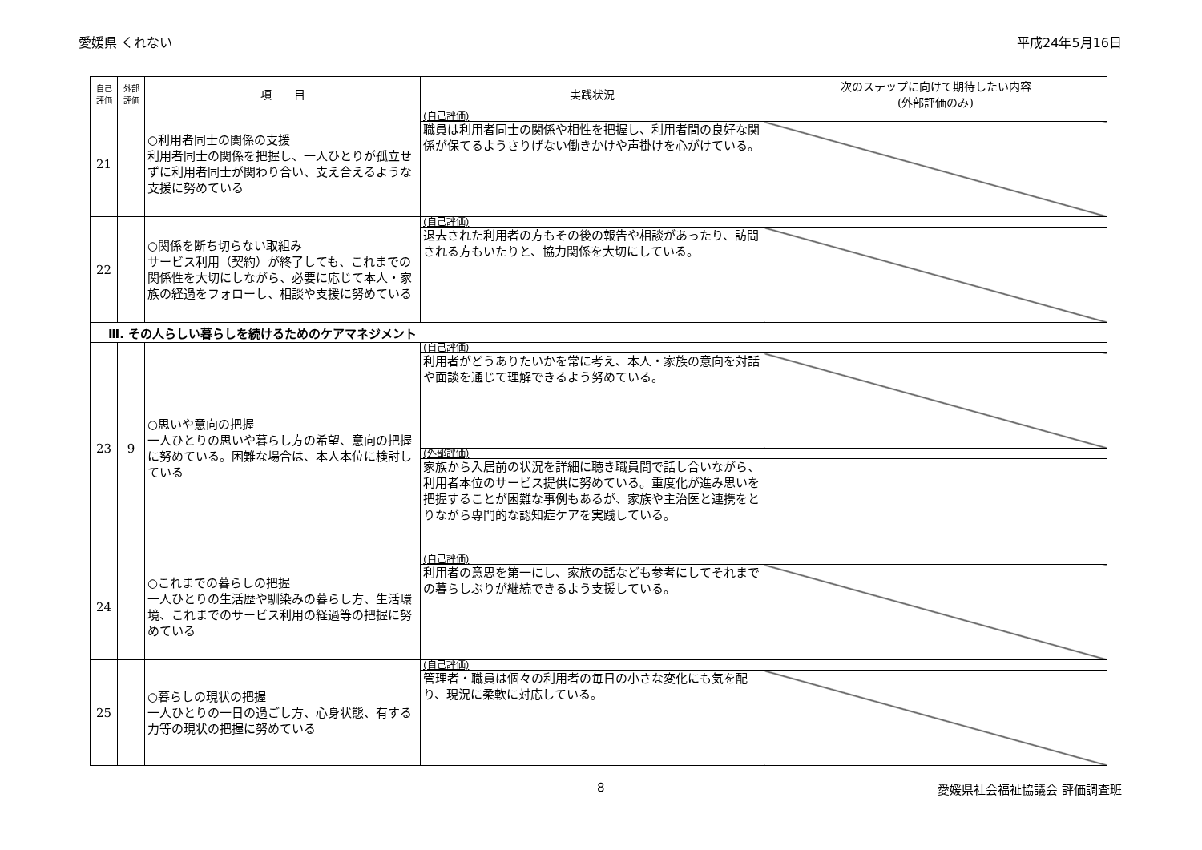愛媛県 くれない 平成24年5月16日
| 自己 評価 | 外部 評価 | 項 目 | 実践状況 | 次のステップに向けて期待したい内容 (外部評価のみ) |
| --- | --- | --- | --- | --- |
| 21 | | ○利用者同士の関係の支援 利用者同士の関係を把握し、一人ひとりが孤立せずに利用者同士が関わり合い、支え合えるような支援に努めている | (自己評価) | |
| | | | 職員は利用者同士の関係や相性を把握し、利用者間の良好な関係が保てるようさりげない働きかけや声掛けを心がけている。 | |
| 22 | | ○関係を断ち切らない取組み サービス利用（契約）が終了しても、これまでの関係性を大切にしながら、必要に応じて本人・家族の経過をフォローし、相談や支援に努めている | (自己評価) | |
| | | | 退去された利用者の方もその後の報告や相談があったり、訪問される方もいたりと、協力関係を大切にしている。 | |
| Ⅲ. その人らしい暮らしを続けるためのケアマネジメント | | | | |
| 23 | 9 | ○思いや意向の把握 一人ひとりの思いや暮らし方の希望、意向の把握に努めている。困難な場合は、本人本位に検討している | (自己評価) | |
| | | | 利用者がどうありたいかを常に考え、本人・家族の意向を対話や面談を通じて理解できるよう努めている。 | |
| | | | (外部評価) | |
| | | | 家族から入居前の状況を詳細に聴き職員間で話し合いながら、利用者本位のサービス提供に努めている。重度化が進み思いを把握することが困難な事例もあるが、家族や主治医と連携をとりながら専門的な認知症ケアを実践している。 | |
| 24 | | ○これまでの暮らしの把握 一人ひとりの生活歴や馴染みの暮らし方、生活環境、これまでのサービス利用の経過等の把握に努めている | (自己評価) | |
| | | | 利用者の意思を第一にし、家族の話なども参考にしてそれまでの暮らしぶりが継続できるよう支援している。 | |
| 25 | | ○暮らしの現状の把握 一人ひとりの一日の過ごし方、心身状態、有する力等の現状の把握に努めている | (自己評価) | |
| | | | 管理者・職員は個々の利用者の毎日の小さな変化にも気を配り、現況に柔軟に対応している。 | |
8 愛媛県社会福祉協議会 評価調査班